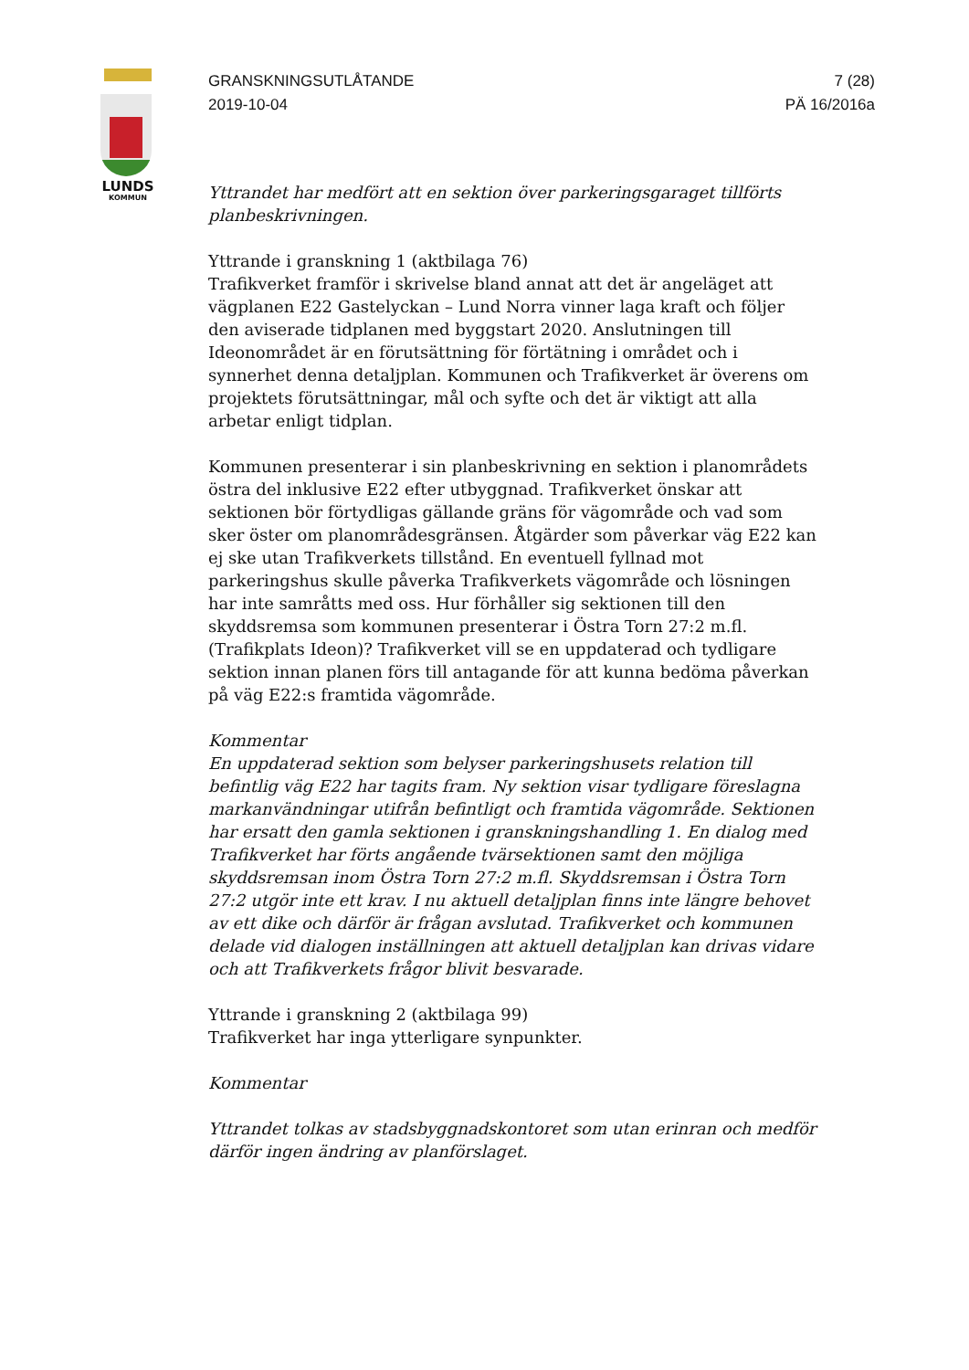LUNDS
KOMMUN
GRANSKNINGSUTLÅTANDE
2019-10-04
7 (28)
PÄ 16/2016a
Yttrandet har medfört att en sektion över parkeringsgaraget tillförts planbeskrivningen.
Yttrande i granskning 1 (aktbilaga 76)
Trafikverket framför i skrivelse bland annat att det är angeläget att vägplanen E22 Gastelyckan – Lund Norra vinner laga kraft och följer den aviserade tidplanen med byggstart 2020. Anslutningen till Ideonområdet är en förutsättning för förtätning i området och i synnerhet denna detaljplan. Kommunen och Trafikverket är överens om projektets förutsättningar, mål och syfte och det är viktigt att alla arbetar enligt tidplan.
Kommunen presenterar i sin planbeskrivning en sektion i planområdets östra del inklusive E22 efter utbyggnad. Trafikverket önskar att sektionen bör förtydligas gällande gräns för vägområde och vad som sker öster om planområdesgränsen. Åtgärder som påverkar väg E22 kan ej ske utan Trafikverkets tillstånd. En eventuell fyllnad mot parkeringshus skulle påverka Trafikverkets vägområde och lösningen har inte samråtts med oss. Hur förhåller sig sektionen till den skyddsremsa som kommunen presenterar i Östra Torn 27:2 m.fl. (Trafikplats Ideon)? Trafikverket vill se en uppdaterad och tydligare sektion innan planen förs till antagande för att kunna bedöma påverkan på väg E22:s framtida vägområde.
Kommentar
En uppdaterad sektion som belyser parkeringshusets relation till befintlig väg E22 har tagits fram. Ny sektion visar tydligare föreslagna markanvändningar utifrån befintligt och framtida vägområde. Sektionen har ersatt den gamla sektionen i granskningshandling 1. En dialog med Trafikverket har förts angående tvärsektionen samt den möjliga skyddsremsan inom Östra Torn 27:2 m.fl. Skyddsremsan i Östra Torn 27:2 utgör inte ett krav. I nu aktuell detaljplan finns inte längre behovet av ett dike och därför är frågan avslutad. Trafikverket och kommunen delade vid dialogen inställningen att aktuell detaljplan kan drivas vidare och att Trafikverkets frågor blivit besvarade.
Yttrande i granskning 2 (aktbilaga 99)
Trafikverket har inga ytterligare synpunkter.
Kommentar
Yttrandet tolkas av stadsbyggnadskontoret som utan erinran och medför därför ingen ändring av planförslaget.